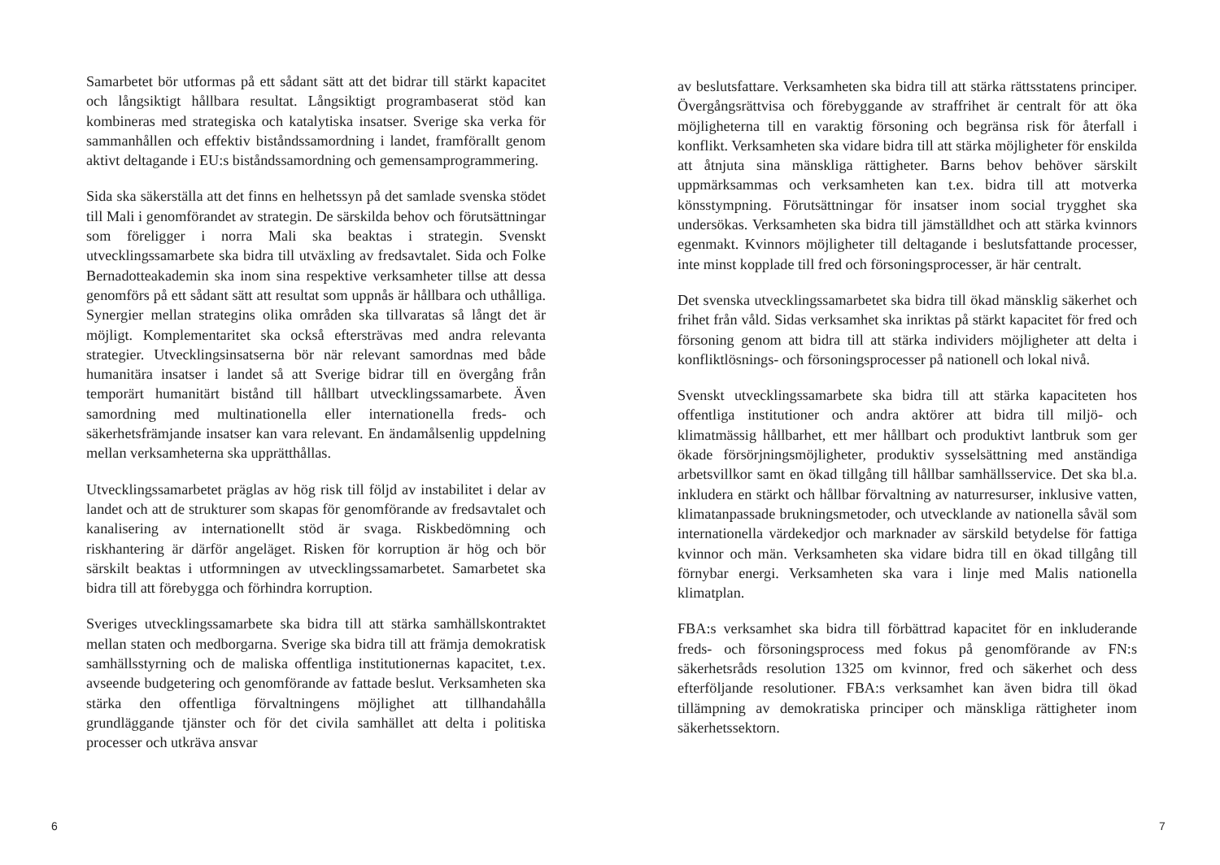Samarbetet bör utformas på ett sådant sätt att det bidrar till stärkt kapacitet och långsiktigt hållbara resultat. Långsiktigt programbaserat stöd kan kombineras med strategiska och katalytiska insatser. Sverige ska verka för sammanhållen och effektiv biståndssamordning i landet, framförallt genom aktivt deltagande i EU:s biståndssamordning och gemensamprogrammering.
Sida ska säkerställa att det finns en helhetssyn på det samlade svenska stödet till Mali i genomförandet av strategin. De särskilda behov och förutsättningar som föreligger i norra Mali ska beaktas i strategin. Svenskt utvecklingssamarbete ska bidra till utväxling av fredsavtalet. Sida och Folke Bernadotteakademin ska inom sina respektive verksamheter tillse att dessa genomförs på ett sådant sätt att resultat som uppnås är hållbara och uthålliga. Synergier mellan strategins olika områden ska tillvaratas så långt det är möjligt. Komplementaritet ska också eftersträvas med andra relevanta strategier. Utvecklingsinsatserna bör när relevant samordnas med både humanitära insatser i landet så att Sverige bidrar till en övergång från temporärt humanitärt bistånd till hållbart utvecklingssamarbete. Även samordning med multinationella eller internationella freds- och säkerhetsfrämjande insatser kan vara relevant. En ändamålsenlig uppdelning mellan verksamheterna ska upprätthållas.
Utvecklingssamarbetet präglas av hög risk till följd av instabilitet i delar av landet och att de strukturer som skapas för genomförande av fredsavtalet och kanalisering av internationellt stöd är svaga. Riskbedömning och riskhantering är därför angeläget. Risken för korruption är hög och bör särskilt beaktas i utformningen av utvecklingssamarbetet. Samarbetet ska bidra till att förebygga och förhindra korruption.
Sveriges utvecklingssamarbete ska bidra till att stärka samhällskontraktet mellan staten och medborgarna. Sverige ska bidra till att främja demokratisk samhällsstyrning och de maliska offentliga institutionernas kapacitet, t.ex. avseende budgetering och genomförande av fattade beslut. Verksamheten ska stärka den offentliga förvaltningens möjlighet att tillhandahålla grundläggande tjänster och för det civila samhället att delta i politiska processer och utkräva ansvar
6
av beslutsfattare. Verksamheten ska bidra till att stärka rättsstatens principer. Övergångsrättvisa och förebyggande av straffrihet är centralt för att öka möjligheterna till en varaktig försoning och begränsa risk för återfall i konflikt. Verksamheten ska vidare bidra till att stärka möjligheter för enskilda att åtnjuta sina mänskliga rättigheter. Barns behov behöver särskilt uppmärksammas och verksamheten kan t.ex. bidra till att motverka könsstympning. Förutsättningar för insatser inom social trygghet ska undersökas. Verksamheten ska bidra till jämställdhet och att stärka kvinnors egenmakt. Kvinnors möjligheter till deltagande i beslutsfattande processer, inte minst kopplade till fred och försoningsprocesser, är här centralt.
Det svenska utvecklingssamarbetet ska bidra till ökad mänsklig säkerhet och frihet från våld. Sidas verksamhet ska inriktas på stärkt kapacitet för fred och försoning genom att bidra till att stärka individers möjligheter att delta i konfliktlösnings- och försoningsprocesser på nationell och lokal nivå.
Svenskt utvecklingssamarbete ska bidra till att stärka kapaciteten hos offentliga institutioner och andra aktörer att bidra till miljö- och klimatmässig hållbarhet, ett mer hållbart och produktivt lantbruk som ger ökade försörjningsmöjligheter, produktiv sysselsättning med anständiga arbetsvillkor samt en ökad tillgång till hållbar samhällsservice. Det ska bl.a. inkludera en stärkt och hållbar förvaltning av naturresurser, inklusive vatten, klimatanpassade brukningsmetoder, och utvecklande av nationella såväl som internationella värdekedjor och marknader av särskild betydelse för fattiga kvinnor och män. Verksamheten ska vidare bidra till en ökad tillgång till förnybar energi. Verksamheten ska vara i linje med Malis nationella klimatplan.
FBA:s verksamhet ska bidra till förbättrad kapacitet för en inkluderande freds- och försoningsprocess med fokus på genomförande av FN:s säkerhetsråds resolution 1325 om kvinnor, fred och säkerhet och dess efterföljande resolutioner. FBA:s verksamhet kan även bidra till ökad tillämpning av demokratiska principer och mänskliga rättigheter inom säkerhetssektorn.
7